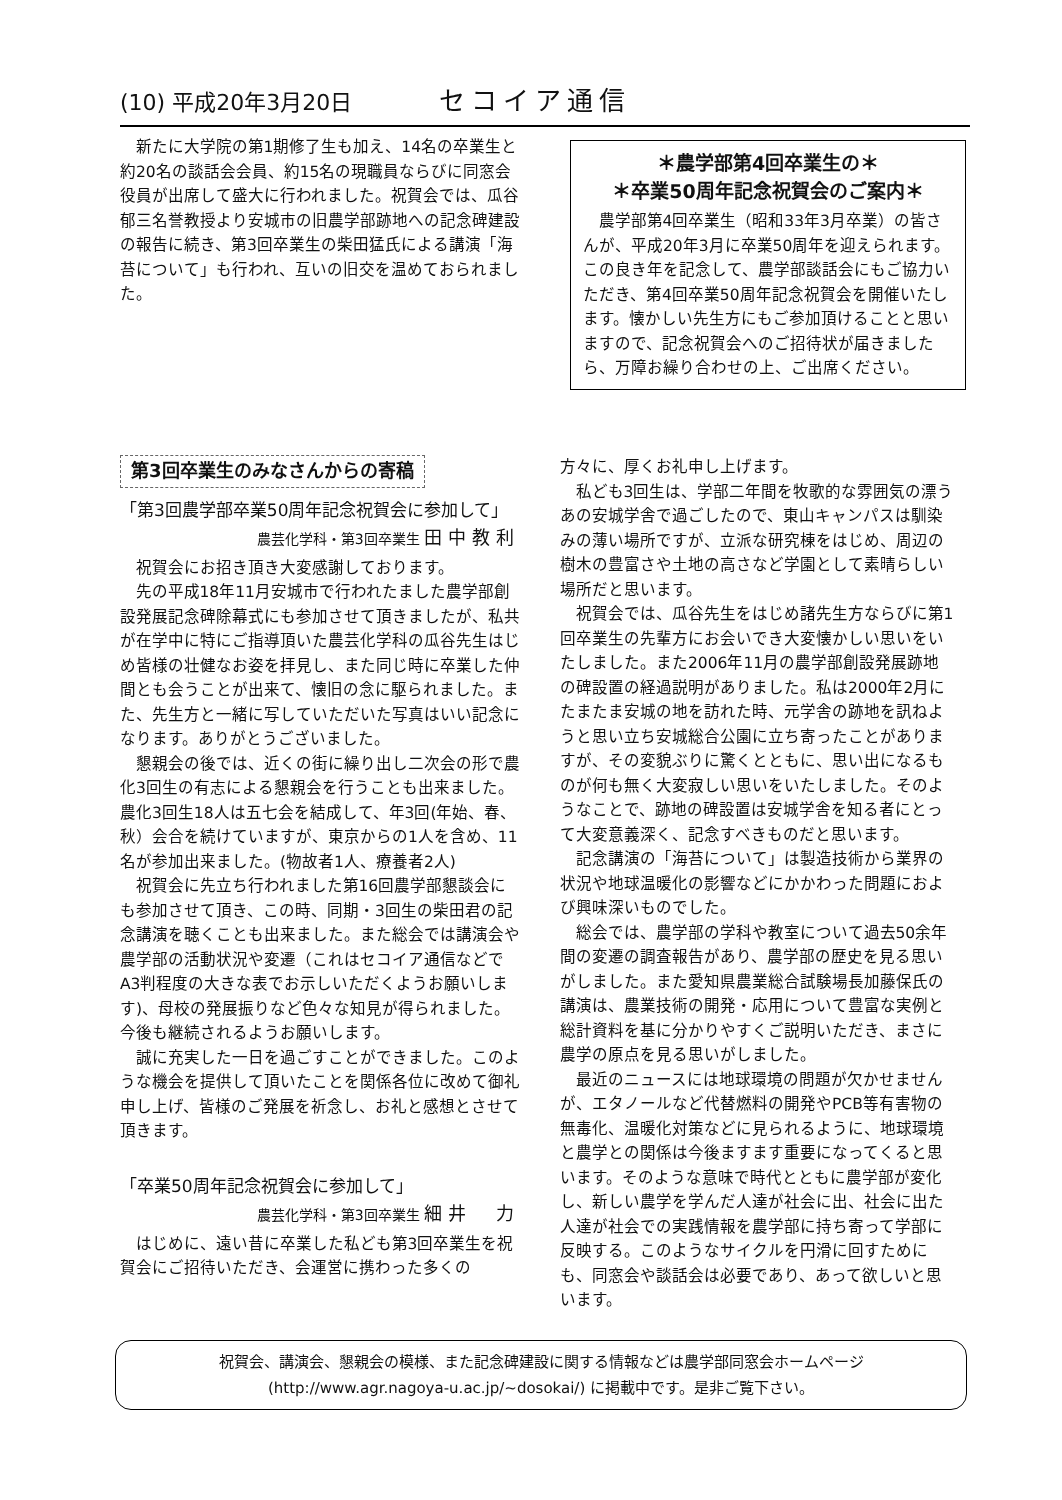(10) 平成20年3月20日 セコイア通信
新たに大学院の第1期修了生も加え、14名の卒業生と約20名の談話会会員、約15名の現職員ならびに同窓会役員が出席して盛大に行われました。祝賀会では、瓜谷郁三名誉教授より安城市の旧農学部跡地への記念碑建設の報告に続き、第3回卒業生の柴田猛氏による講演「海苔について」も行われ、互いの旧交を温めておられました。
＊農学部第4回卒業生の＊
＊卒業50周年記念祝賀会のご案内＊
農学部第4回卒業生（昭和33年3月卒業）の皆さんが、平成20年3月に卒業50周年を迎えられます。この良き年を記念して、農学部談話会にもご協力いただき、第4回卒業50周年記念祝賀会を開催いたします。懐かしい先生方にもご参加頂けることと思いますので、記念祝賀会へのご招待状が届きましたら、万障お繰り合わせの上、ご出席ください。
第3回卒業生のみなさんからの寄稿
「第3回農学部卒業50周年記念祝賀会に参加して」
農芸化学科・第3回卒業生 田中教利
祝賀会にお招き頂き大変感謝しております。
先の平成18年11月安城市で行われたました農学部創設発展記念碑除幕式にも参加させて頂きましたが、私共が在学中に特にご指導頂いた農芸化学科の瓜谷先生はじめ皆様の壮健なお姿を拝見し、また同じ時に卒業した仲間とも会うことが出来て、懐旧の念に駆られました。また、先生方と一緒に写していただいた写真はいい記念になります。ありがとうございました。
懇親会の後では、近くの街に繰り出し二次会の形で農化3回生の有志による懇親会を行うことも出来ました。農化3回生18人は五七会を結成して、年3回(年始、春、秋）会合を続けていますが、東京からの1人を含め、11名が参加出来ました。(物故者1人、療養者2人)
祝賀会に先立ち行われました第16回農学部懇談会にも参加させて頂き、この時、同期・3回生の柴田君の記念講演を聴くことも出来ました。また総会では講演会や農学部の活動状況や変遷（これはセコイア通信などでA3判程度の大きな表でお示しいただくようお願いします)、母校の発展振りなど色々な知見が得られました。今後も継続されるようお願いします。
誠に充実した一日を過ごすことができました。このような機会を提供して頂いたことを関係各位に改めて御礼申し上げ、皆様のご発展を祈念し、お礼と感想とさせて頂きます。
「卒業50周年記念祝賀会に参加して」
農芸化学科・第3回卒業生 細井　力
はじめに、遠い昔に卒業した私ども第3回卒業生を祝賀会にご招待いただき、会運営に携わった多くの
方々に、厚くお礼申し上げます。
私ども3回生は、学部二年間を牧歌的な雰囲気の漂うあの安城学舎で過ごしたので、東山キャンパスは馴染みの薄い場所ですが、立派な研究棟をはじめ、周辺の樹木の豊富さや土地の高さなど学園として素晴らしい場所だと思います。
祝賀会では、瓜谷先生をはじめ諸先生方ならびに第1回卒業生の先輩方にお会いでき大変懐かしい思いをいたしました。また2006年11月の農学部創設発展跡地の碑設置の経過説明がありました。私は2000年2月にたまたま安城の地を訪れた時、元学舎の跡地を訊ねようと思い立ち安城総合公園に立ち寄ったことがありますが、その変貌ぶりに驚くとともに、思い出になるものが何も無く大変寂しい思いをいたしました。そのようなことで、跡地の碑設置は安城学舎を知る者にとって大変意義深く、記念すべきものだと思います。
記念講演の「海苔について」は製造技術から業界の状況や地球温暖化の影響などにかかわった問題におよび興味深いものでした。
総会では、農学部の学科や教室について過去50余年間の変遷の調査報告があり、農学部の歴史を見る思いがしました。また愛知県農業総合試験場長加藤保氏の講演は、農業技術の開発・応用について豊富な実例と総計資料を基に分かりやすくご説明いただき、まさに農学の原点を見る思いがしました。
最近のニュースには地球環境の問題が欠かせませんが、エタノールなど代替燃料の開発やPCB等有害物の無毒化、温暖化対策などに見られるように、地球環境と農学との関係は今後ますます重要になってくると思います。そのような意味で時代とともに農学部が変化し、新しい農学を学んだ人達が社会に出、社会に出た人達が社会での実践情報を農学部に持ち寄って学部に反映する。このようなサイクルを円滑に回すためにも、同窓会や談話会は必要であり、あって欲しいと思います。
祝賀会、講演会、懇親会の模様、また記念碑建設に関する情報などは農学部同窓会ホームページ
(http://www.agr.nagoya-u.ac.jp/~dosokai/) に掲載中です。是非ご覧下さい。